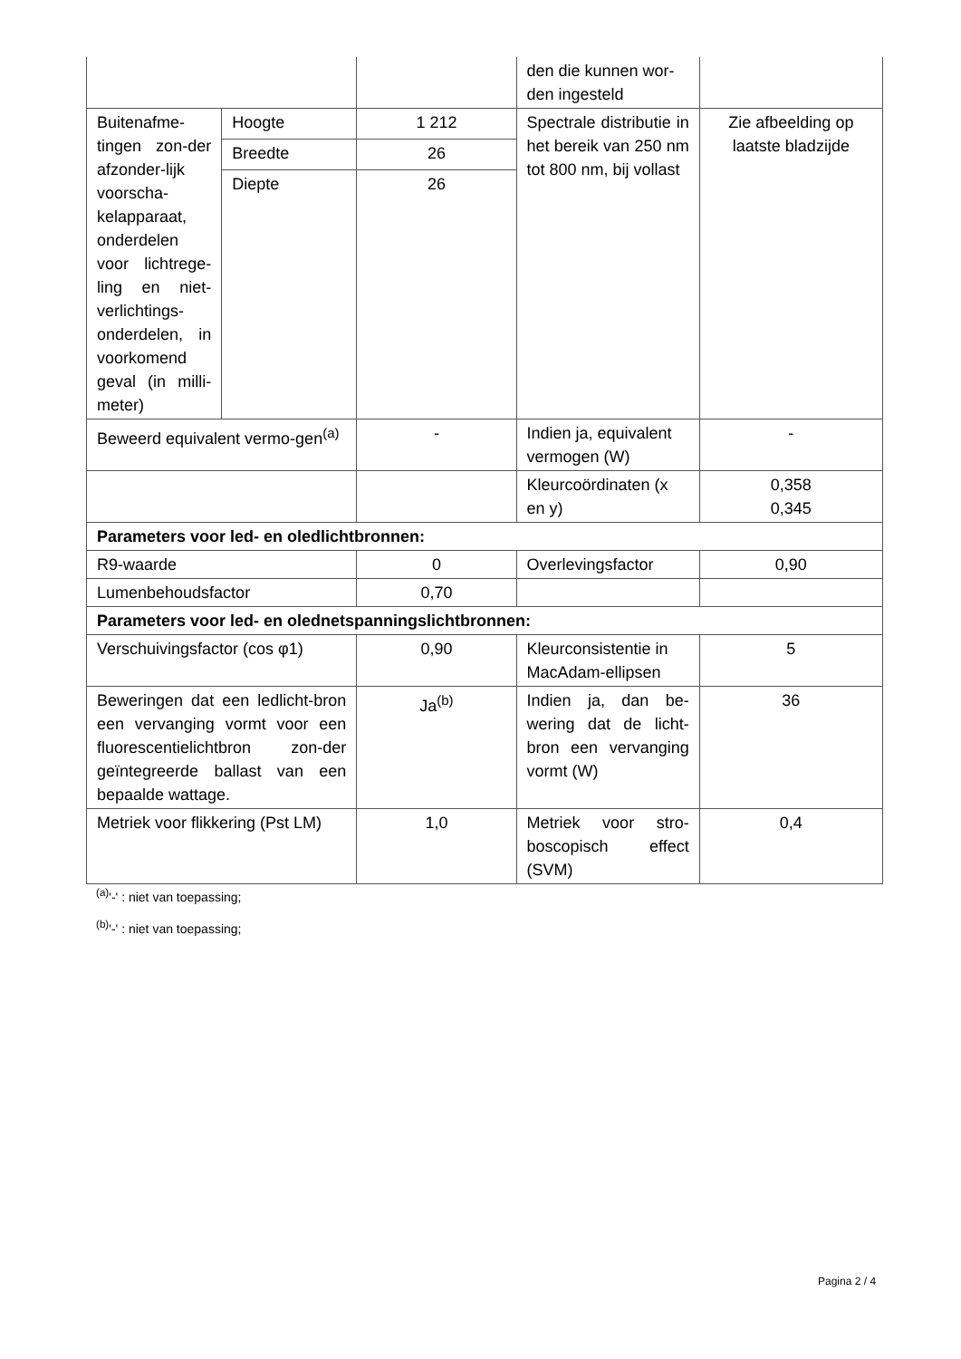| | | | den die kunnen wor-den ingesteld | |
| Buitenafme-tingen zon-der afzonder-lijk voorscha-kelapparaat, onderdelen voor lichtrege-ling en niet-verlichtings-onderdelen, in voorkomend geval (in milli-meter) | Hoogte | 1 212 | Spectrale distributie in het bereik van 250 nm tot 800 nm, bij vollast | Zie afbeelding op laatste bladzijde |
| | Breedte | 26 | | |
| | Diepte | 26 | | |
| Beweerd equivalent vermo-gen<sup>(a)</sup> | | - | Indien ja, equivalent vermogen (W) | - |
| | | | Kleurcoördinaten (x en y) | 0,358 0,345 |
| Parameters voor led- en oledlichtbronnen: | | | | |
| R9-waarde | | 0 | Overlevingsfactor | 0,90 |
| Lumenbehoudsfactor | | 0,70 | | |
| Parameters voor led- en olednetspanningslichtbronnen: | | | | |
| Verschuivingsfactor (cos φ1) | | 0,90 | Kleurconsistentie in MacAdam-ellipsen | 5 |
| Beweringen dat een ledlicht-bron een vervanging vormt voor een fluorescentielichtbron zon-der geïntegreerde ballast van een bepaalde wattage. | | Ja<sup>(b)</sup> | Indien ja, dan be-wering dat de licht-bron een vervanging vormt (W) | 36 |
| Metriek voor flikkering (Pst LM) | | 1,0 | Metriek voor stro-boscopisch effect (SVM) | 0,4 |
<sup>(a)</sup> '-' : niet van toepassing;
<sup>(b)</sup> '-' : niet van toepassing;
Pagina 2 / 4